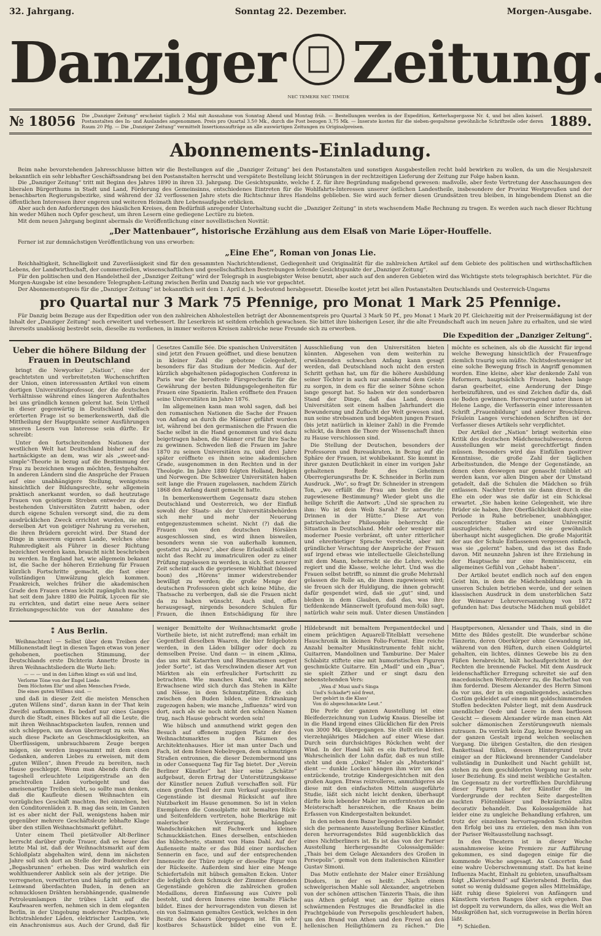32. Jahrgang. Sonntag 22. Dezember. Morgen-Ausgabe.
Danziger
NEC TEMERE NEC TIMIDE
Zeitung.
№ 18056
Die „Danziger Zeitung“ erscheint täglich 2 Mal mit Ausnahme von Sonntag Abend und Montag früh. — Bestellungen werden in der Expedition, Ketterhagergasse Nr. 4, und bei allen kaiserl. Postanstalten des In- und Auslandes angenommen. Preis pro Quartal 3.50 Mk., durch die Post bezogen 3,75 Mk. — Inserate kosten für die sieben-gespaltene gewöhnliche Schriftzeile oder deren Raum 20 Pfg. — Die „Danziger Zeitung“ vermittelt Insertionsaufträge an alle auswärtigen Zeitungen zu Originalpreisen.
1889.
Abonnements-Einladung.
Beim nahe bevorstehenden Jahresschlusse bitten wir die Bestellungen auf die „Danziger Zeitung“ bei den Postanstalten und sonstigen Ausgabestellen recht bald bewirken zu wollen, da um die Neujahrszeit bekanntlich ein sehr lebhafter Geschäftsandrang bei den Postanstalten herrscht und verspätete Bestellung leicht Störungen in der rechtzeitigen Lieferung der Zeitung zur Folge haben kann.
Die „Danziger Zeitung“ tritt mit Beginn des Jahres 1890 in ihren 33. Jahrgang. Die Gesichtspunkte, welche f. Z. für ihre Begründung maßgebend gewesen: maßvolle, aber feste Vertretung der Anschauungen des liberalen Bürgerthums in Stadt und Land, Förderung des Gemeinsinns, entschiedenes Eintreten für die Wohlfahrts-Interessen unserer östlichen Landestheile, insbesondere der Provinz Westpreußen und der benachbarten Regierungsbezirke, sind während der 32 verflossenen Jahre stets die Richtschnur ihres Handelns geblieben. Sie wird auch ferner diesen Grundsätzen treu bleiben, in hingebendem Dienst an die öffentlichen Interessen ihrer engeren und weiteren Heimath ihre Lebensaufgabe erblicken.
Aber auch den Anforderungen des häuslichen Kreises, dem Bedürfniß anregender Unterhaltung sucht die „Danziger Zeitung“ in stets wachsendem Maße Rechnung zu tragen. Es werden auch nach dieser Richtung hin weder Mühen noch Opfer gescheut, um ihren Lesern eine gediegene Lectüre zu bieten.
Mit dem neuen Jahrgang beginnt abermals die Veröffentlichung einer novellistischen Novität:
„Der Mattenbauer“, historische Erzählung aus dem Elsaß von Marie Löper-Houffelle.
Ferner ist zur demnächstigen Veröffentlichung von uns erworben:
„Eine Ehe“, Roman von Jonas Lie.
Reichhaltigkeit, Schnelligkeit und Zuverlässigkeit sind für den gesammten Nachrichtendienst, Gediegenheit und Originalität für die zahlreichen Artikel auf dem Gebiete des politischen und wirthschaftlichen Lebens, der Landwirthschaft, der commerziellen, wissenschaftlichen und gesellschaftlichen Bestrebungen leitende Gesichtspunkte der „Danziger Zeitung“.
Für den politischen und den Handelstheil der „Danziger Zeitung“ wird der Telegraph in ausgiebigster Weise benutzt, aber auch auf den anderen Gebieten wird das Wichtigste stets telegraphisch berichtet. Für die Morgen-Ausgabe ist eine besondere Telegraphen-Leitung zwischen Berlin und Danzig nach wie vor gepachtet.
Der Abonnementspreis für die „Danziger Zeitung“ ist bekanntlich seit dem 1. April d. Js. bedeutend herabgesetzt. Dieselbe kostet jetzt bei allen Postanstalten Deutschlands und Oesterreich-Ungarns
pro Quartal nur 3 Mark 75 Pfennige, pro Monat 1 Mark 25 Pfennige.
Für Danzig beim Bezuge aus der Expedition oder von den zahlreichen Abholestellen beträgt der Abonnementspreis pro Quartal 3 Mark 50 Pf., pro Monat 1 Mark 20 Pf. Gleichzeitig mit der Preisermäßigung ist der Inhalt der „Danziger Zeitung“ noch erweitert und verbessert. Ihr Leserkreis ist seitdem erheblich gewachsen. Sie bittet ihre bisherigen Leser, ihr die alte Freundschaft auch im neuen Jahre zu erhalten, und sie wird ihrerseits unablässig bestrebt sein, dieselbe zu verdienen, in immer weiteren Kreisen zahlreiche neue Freunde sich zu erwerben.
Die Expedition der „Danziger Zeitung“.
Ueber die höhere Bildung der Frauen in Deutschland
bringt die Newyorker „Nation“, eine der geachtetsten und verbreitetsten Wochenschriften der Union, einen interessanten Artikel von einem dortigen Universitätsprofessor, der die deutschen Verhältnisse während eines längeren Aufenthaltes bei uns gründlich kennen gelernt hat. Sein Urtheil in dieser gegenwärtig in Deutschland vielfach erörterten Frage ist so bemerkenswerth, daß die Mittheilung der Hauptpunkte seiner Ausführungen unseren Lesern von Interesse sein dürfte. Er schreibt:
Unter den fortschreitenden Nationen der westlichen Welt hat Deutschland bisher auf das hartnäckigste an dem, was wir als „sweet-and-simple“-Theorie in bezug auf die Bestimmung der Frau zu bezeichnen wagen möchten, festgehalten. In anderen Ländern sind die Ansprüche der Frauen auf eine unabhängigere Stellung, wenigstens hinsichtlich der Bildungsrechte, sehr allgemein praktisch anerkannt worden, so daß heutzutage Frauen von geistigem Streben entweder zu den bestehenden Universitäten Zutritt haben, oder durch eigene Schulen versorgt sind, die zu dem ausdrücklichen Zweck errichtet wurden, sie mit derselben Art von geistiger Nahrung zu versehen, die ihren Brüdern gereicht wird. Der Stand der Dinge in unserem eigenen Lande, welches ohne Ruhmredigkeit als Führer in dieser Richtung bezeichnet werden kann, braucht nicht beschrieben zu werden. In England hat, wie allgemein bekannt ist, die Sache der höheren Erziehung für Frauen kürzlich Fortschritte gemacht, die fast einer vollständigen Umwälzung gleich kommen. Frankreich, welches früher die akademischen Grade den Frauen etwas leicht zugänglich machte, hat seit dem Jahre 1880 die Politik, Lyceen für sie zu errichten, und datirt eine neue Aera seiner Erziehungsgeschichte von der Annahme des Gesetzes Camille Sée. Die spanischen Universitäten sind jetzt den Frauen geöffnet, und diese benutzen in kleiner Zahl die gebotene Gelegenheit, besonders für das Studium der Medicin. Auf der kürzlich abgehaltenen pädagogischen Conferenz in Paris war die beredteste Fürsprecherin für die Gewährung der besten Bildungsgelegenheiten für Frauen eine Spanierin. Italien eröffnete den Frauen seine Universitäten im Jahre 1876.
Im allgemeinen kann man wohl sagen, daß bei den romanischen Nationen die Sache der Frauen von Anfang an durch die Männer geführt worden ist, während bei den germanischen die Frauen die Sache selbst in die Hand genommen und viel dazu beigetragen haben, die Männer erst für ihre Sache zu gewinnen. Schweden ließ die Frauen im Jahre 1870 zu seinen Universitäten zu, und drei Jahre später eröffnete es ihnen seine akademischen Grade, ausgenommen in den Rechten und in der Theologie. Im Jahre 1880 folgten Holland, Belgien und Norwegen. Die Schweizer Universitäten haben seit lange die Frauen zugelassen, nachdem Zürich 1868 den Anfang damit gemacht hatte.
In bemerkenswerthem Gegensatz dazu stehen Deutschland und Oesterreich, wo der Einfluß sowohl der Staats- als der Universitätsbehörden sich mehr und mehr der Neuerung entgegenzustemmen scheint. Nicht (?) daß die Frauen von den deutschen Hörsälen ausgeschlossen sind, es wird ihnen bisweilen, besonders wenn sie von außerhalb kommen, gestattet zu „hören“, aber diese Erlaubniß schließt nicht das Recht zu immatriculiren oder zu einer Prüfung zugelassen zu werden, in sich. Seit neuerer Zeit scheint auch die gepriesene Wohlthat (blessed boon) des „Hörens“ immer widerstrebender bewilligt zu werden; die große Menge der deutschen Professoren giebt sich keine Mühe, die Thatsache zu verbergen, daß sie die Frauen nicht da zu haben wünscht. Auch sind, offen herausgesagt, nirgends besondere Schulen für Frauen, die ihnen Entschädigung für ihre Ausschließung von den Universitäten bieten könnten. Abgesehen von dem weiterhin zu erwähnenden schwachen Anfang kann gesagt werden, daß Deutschland noch nicht den ersten Schritt gethan hat, um für die höhere Ausbildung seiner Töchter in auch nur annähernd dem Geiste zu sorgen, in dem es für die seiner Söhne schon lange gesorgt hat. So haben wir den sonderbaren Stand der Dinge, daß das Land, dessen Universitäten seit einem halben Jahrhundert die Bewunderung und Zuflucht der Welt gewesen sind, nun seine strebsamen und begabten jungen Frauen (bis jetzt natürlich in kleiner Zahl) in die Fremde schickt, da ihnen die Thore der Wissenschaft ihnen zu Hause verschlossen sind.
Die Stellung der Deutschen, besonders der Professoren und Bureaukraten, in Bezug auf die Sphäre der Frauen, ist wohlbekannt. Sie kommt in ihrer ganzen Deutlichkeit in einer im vorigen Jahr gehaltenen Rede des Geheimen Oberregierungsraths Dr. K. Schneider in Berlin zum Ausdruck. „Wo“, so fragt Dr. Schneider in strengem Ton, „wo erfüllt die Frau am besten die ihr zugewiesene Bestimmung? Wieder giebt uns die heilige Schrift die Antwort: „Und sie sprachen zu ihm: Wo ist dein Weib Sarah? Er antwortete: Drinnen in der Hütte.“ Diese Art von patriarchalischer Philosophie beherrscht die Situation in Deutschland. Mehr oder weniger mit moderner Poesie verbrämt, oft unter ritterlicher und ehrerbietiger Sprache versteckt, aber mit gründlicher Verachtung der Ansprüche der Frauen auf irgend etwas wie intellectuelle Gleichstellung mit dem Mann, beherrscht sie die Lehre, welche regiert und die Klasse, welche lehrt. Und was die Frauen selbst betrifft, so nimmt die große Mehrzahl gelassen die Rolle an, die ihnen zugewiesen wird; sie freuen sich der Huldigung, die ihnen gebracht dafür gespendet wird, daß sie „gut“ sind, und bleiben in dem Glauben, daß das, was ihre tiefdenkende Männerwelt (profound men-folk) sagt, natürlich wahr sein muß. Unter diesen Umständen möchte es scheinen, als ob die Aussicht für irgend welche Bewegung hinsichtlich der Frauenfrage ziemlich traurig sein müßte. Nichtsdestoweniger ist eine solche Bewegung frisch in Angriff genommen worden. Eine kleine, aber klar denkende Zahl von Reformern, hauptsächlich Frauen, haben lange daran gearbeitet, eine Aenderung der Dinge herbeizuführen, und es sind Zeichen dafür da, daß sie Boden gewinnen. Hervorragend unter ihnen ist Helene Lange, die Verfasserin einer interessanten Schrift „Frauenbildung“ und anderer Broschüren. Fräulein Langes verschiedenen Schriften ist der Verfasser dieses Artikels sehr verpflichtet.
Der Artikel der „Nation“ bringt weiterhin eine Kritik des deutschen Mädchenschulwesens, deren Ausstellungen wir meist gerechtfertigt finden müssen. Besonders wird das Einfüllen positiver Kenntnisse, die große Zahl der täglichen Arbeitsstunden, die Menge der Gegenstände, an denen eben deswegen nur genascht (nibblet at) werden kann, vor allen Dingen aber der Umstand getadelt, daß die Schulen die Mädchen so früh entlassen. Nachher treten sie dann direct in die Ehe ein oder was sie dafür ist ein Schicksal erwartet. „Sie haben keine Gelegenheit, wie ihre Brüder sie haben, ihre Oberflächlichkeit durch eine Periode in Ruhe betriebener, unabhängiger, concentrirter Studien an einer Universität auszugleichen; daher wird sie gewöhnlich überhaupt nicht ausgeglichen. Die große Majorität der aus der Schule Entlassenen vergessen einfach, was sie „gelernt“ haben, und das ist das Ende davon. Mit neunzehn Jahren ist ihre Erziehung in der Hauptsache nur eine Reminiscenz, ein allgemeines Gefühl von „Gehabt haben“.
Der Artikel beutet endlich noch auf den engen Geist hin, in dem die Mädchenbildung auch in unseren Schulen betrieben werde, und der seinen klassischen Ausdruck in dem unsterblichen Satz der Weimarer Lehrerversammlung von 1872 gefunden hat: Das deutsche Mädchen muß gebildet
⁑ Aus Berlin.
Weihnachten! — Selbst über dem Treiben der Millionenstadt liegt in diesen Tagen etwas von jener gehobenen, poetischen Stimmung, der Deutschlands erste Dichterin Annette Droste in ihren Weihnachtsliedern die Worte lieh:
— — — und in den Lüften klingt es süß und lind,
Verlorne Töne von der Engel Liede:
Dem Höchsten Ehr' und allen Menschen Friede,
Die eines guten Willens sind. —
und daß in dieser Zeit die meisten Menschen „guten Willens sind“, daran kann in der That kein Zweifel aufkommen. Es bedarf nur eines Ganges durch die Stadt, eines Blickes auf all die Leute, die mit ihren Weihnachtspacketen laufen, rennen und sich schleppen, um davon überzeugt zu sein. Was auch diese Packete an Geschmacklosigkeiten, an Überflüssigem, unbrauchbarem Zeuge bergen mögen, sie werden insgesammt mit dem einen Gedanken, anderen Liebes zu erweisen, mit dem „guten Willen“, ihnen Freude zu bereiten, nach Hause geschleppt. Wenn man Abends durch die tageshell erleuchtete Leipzigerstraße an den prachtvollen Läden vorbeigeht und das ameisenartige Treiben sieht, so sollte man denken, daß die Kaufleute diesen Weihnachten ein vorzügliches Geschäft machten. Bei einzelnen, bei den Conditorenläden z. B. mag das sein, im Ganzen ist es aber nicht der Fall, wenigstens haben mir gegenüber mehrere Geschäftsleute lebhafte Klage über den stillen Weihnachtsmarkt geführt.
Unter einem Theil pietätvoller Alt-Berliner herrscht darüber große Trauer, daß es heuer das letzte Mal ist, daß der Weihnachtsmarkt auf dem Schloßplatz abgehalten wird, denn im nächsten Jahre soll sich dort an Stelle der Budenreihen der „Begasbrunnen“ erheben. Das wird wahrlich ein wohlthuenderer Anblick sein als der jetzige. Die verregneten, verwitterten und häufig mit geflickter Leinwand überdachten Buden, in denen an schmucklosen Drähten herabhängende, qualmende Petroleumlampen ihr trübes Licht auf die Kaufwaaren werfen, nehmen sich in dem eleganten Berlin, in der Umgebung moderner Prachtbauten, lichtstrahlender Läden, elektrischer Lampen, wie ein Anachronismus aus. Auch der Grund, daß für weniger Bemittelte der Weihnachtsmarkt große Vortheile biete, ist nicht zutreffend; man erhält im Gegentheil dieselben Waaren, die hier feilgeboten werden, in den Läden billiger oder doch zu demselben Preise. Und dann — in einem „Klima, das uns mit Katarrhen und Rheumatismen segnet jeder Sorte“, ist das Verschwinden dieser Art von Märkten als ein erfreulicher Fortschritt zu betrachten. Wie manches Kind, wie mancher Erwachsene wird sich durch das Stehen in Kälte und Nässe, in dem Schmutzpfützen, die sich zwischen den Buden bilden, eine Erkrankung zugezogen haben; wie manche „Influenza“ wird von dort, auch als sie noch nicht den schönen Namen trug, nach Hause gebracht worden sein!
Wie hübsch und anmuthend wirkt gegen den Besuch auf offenem zugigen Platz der des Weihnachtsmarktes in den Räumen des Architektenhauses. Hier ist man unter Dach und Fach, ist dem feinen Nebelregen, dem schmutzigen Straßen entronnen, die dieser Dezembermond uns in oder Consequenz Tag für Tag bietet. Der „Verein Berliner Künstler“ hat hier seine „Schätze“ aufgebaut, deren Ertrag der Unterstützungskasse der Künstler neuen Zufluß verschaffen soll. Für einen großen Theil der zum Verkauf ausgestellten Gegenstände ist diesmal Rücksicht auf ihre Nutzbarkeit im Hause genommen. So ist in vielen Exemplaren die Consolplatte mit bemalten Rück- und Seitenfeldern vertreten, hohe Bierkrüge mit malerischer Verzierung, hängbare Wandschränkchen mit Fachwerk und kleinen Schmuckkästchen. Eines derselben, entschieden das hübscheste, stammt von Hans Dahl. Auf der Außenseite malte er das Bild einer nordischen Sennerin en face, und auf der entsprechenden Innenseite der Thüre zeigte er dieselbe Figur von der Rückseite. Außerdem sind hier eine Menge Schiefertafeln mit hübsch gemalten Ecken. Unter die lediglich dem Schmuck der Zimmer dienenden Gegenstände gehören die zahlreichen großen Medaillons, deren Einfassung aus Cuivre poli besteht, und deren Inneres eine bemalte Fläche bildet. Eines der hervorragendsten von diesen ist ein von Salzmann gemaltes Gestück, welches in den Besitz des Kaisers übergegangen ist. Ein sehr kostbares Schaustück bildet eine von E. Hildebrandt mit bemaltem Pergamentdeckel und einem prächtigen Aquarell-Titelblatt versehene Hauschronik im kleinen Folio-Format. Eine reiche Anzahl bemalter Musikinstrumente fehlt nicht, Guitarren, Mandolinen und Tamburine. Der Maler Schlabitz stiftete eine mit humoristischen Figuren geschmückte Guitarre. Ein „Madl“ und ein „Bua“, sie spielt Zither und er singt dazu den nebenstehenden Vers:
„Wen d' Musi und's Singa
Und's Schiaße*) nöd freut,
Der gehört in die Klass'
Von dö abgeschmackte Leut.“
Die Perle der ganzen Ausstellung ist eine Bleifederzeichnung von Ludwig Knaus. Dieselbe ist in die Hand irgend eines Glücklichen für den Preis von 3000 Mk. übergegangen. Sie stellt ein kleines vierzehnjähriges Mädchen auf einer Wiese dar. Durch sein durchsichtiges Röckchen weht der Wind. In der Hand hält es ein Butterbrod fest. Wahrscheinlich der Lohn dafür, daß es nun stille steht und dem „Onkel“ Maler als „Musterkind“ dient — dunkle Locken hängen ihm wirr um das entzückende, trotzige Kindergesichtchen mit den großen Augen. Etwas reizvolleres, anmuthigeres als diese mit den einfachsten Mitteln ausgeführte Studie, läßt sich nicht leicht denken, überhaupt dürfte kein lebender Maler im entferntesten an die Meisterschaft heranreichen, die Knaus beim Erfassen von Kindergestalten bekundet.
In den neben dem Bazar liegenden Sälen befindet sich die permanente Ausstellung Berliner Künstler, deren hervorragendstes Bild augenblicklich das eines Nichtberliners ist. Es ist das von der Pariser Ausstellung hierhergesandte Colossalgemälde: „Thais bei dem Gelage Alexanders des Großen in Persepolis“, gemalt von dem italienischen Künstler Gustav Simoni.
Das Motiv entlehnte der Maler einer Erzählung Diodors, in der es heißt: „Nach einem schwelgerischen Mahle soll Alexander, angetrieben von der schönen attischen Tänzerin Thais, die ihm aus Athen gefolgt war, an der Spitze eines schwärmenden Festzuges die Brandfackel in die Prachtgebäude von Persepolis geschleudert haben, um den Brand von Athen und den Frevel an den hellenischen Heiligthümern zu rächen.“ Die Hauptpersonen, Alexander und Thais, sind in die Mitte des Bildes gestellt. Die wunderbar schöne Tänzerin, deren Oberkörper ohne Gewandung ist, während von den Hüften, durch einen Goldgürtel gehalten, ein lichtes, dünnes Gewebe bis zu den Füßen herabreicht, hält hochaufgerichtet in der Rechten die brennende Fackel. Mit dem Ausdruck leidenschaftlicher Erregung schreitet sie auf den macedonischen Welteroberer zu, die Rachethat von ihm fordernd. Diesem Alexander des Herrn Simoni da vor uns, der in ein enganliegendes, asiatisches Costüm gekleidet auf einem mit goldschimmernden Stoffen bedeckten Polster liegt, mit dem Ausdruck unendlicher Oede und Leere in dem bartlosen Gesicht — diesem Alexander würde man einen Akt solcher dämonischen Zerstörungswuth niemals zutrauen. Da verräth kein Zug, keine Bewegung an der ganzen Gestalt irgend welchen seelischen Vorgang. Die übrigen Gestalten, die den riesigen Bankettsaal füllen, dessen Hintergrund trotz einiger an der Rückwand brennender Candelaber vollständig in Dunkelheit und Nacht gehüllt ist, stehen zu dem geschilderten Vorgang nur in sehr loser Beziehung. Es sind meist weibliche Gestalten. Im Gegensatz zu der vortrefflichen Durchführung dieser Figuren hat der Künstler die im Vordergrunde der rechten Seite dargestellten nackten Flötenbläser und Bekränzten allzu decorativ behandelt. Das Kolossalgemälde hat leider eine zu ungleiche Behandlung erfahren, um trotz der einzelnen hervorragenden Schönheiten den Erfolg bei uns zu erzielen, den man ihm von der Pariser Weltausstellung nachsagt.
In den Theatern ist in dieser Woche ausnahmsweise keine Premiere zur Aufführung gekommen, es sind dagegen einige für die kommende Woche angesagt. An Concerten fand eine wahre Ueberschwemmung statt. Da hat keine Influenza Macht, Einhalt zu gebieten, unaufhaltsam folgt „Klavierabend“ auf Klavierabend. Berlin, das sonst so wenig duldsame gegen alles Mittelmäßige, läßt ruhig diese Spielerei von Anfängern und Künstlern vierten Ranges über sich ergehen. Das ist doppelt zu verwundern, da alles, was die Welt an Musikgrößen hat, sich vorzugsweise in Berlin hören läßt.
*) Schießen.